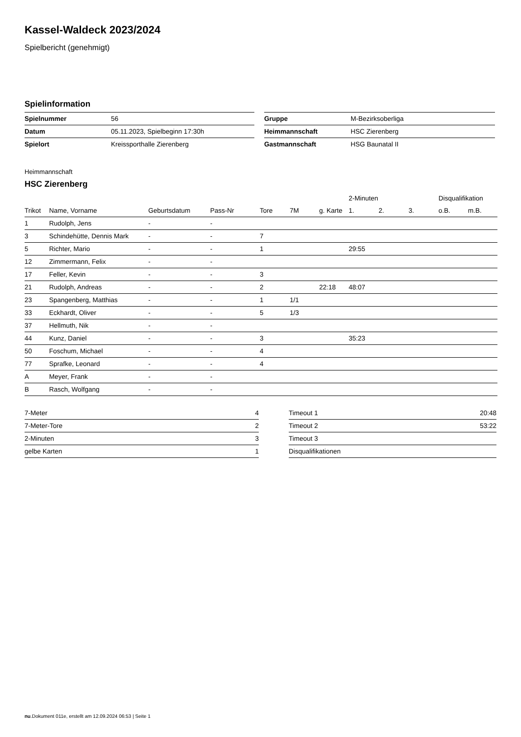Kassel-Waldeck 2023/2024
Spielbericht (genehmigt)
Spielinformation
| Spielnummer | 56 |
| Datum | 05.11.2023, Spielbeginn 17:30h |
| Spielort | Kreissporthalle Zierenberg |
| Gruppe | M-Bezirksoberliga |
| Heimmannschaft | HSC Zierenberg |
| Gastmannschaft | HSG Baunatal II |
Heimmannschaft
HSC Zierenberg
| | | | | | | | 2-Minuten | | | Disqualifikation | |
| --- | --- | --- | --- | --- | --- | --- | --- | --- | --- | --- | --- |
| Trikot | Name, Vorname | Geburtsdatum | Pass-Nr | Tore | 7M | g. Karte | 1. | 2. | 3. | o.B. | m.B. |
| 1 | Rudolph, Jens | - | - | | | | | | | | |
| 3 | Schindehütte, Dennis Mark | - | - | 7 | | | | | | | |
| 5 | Richter, Mario | - | - | 1 | | | 29:55 | | | | |
| 12 | Zimmermann, Felix | - | - | | | | | | | | |
| 17 | Feller, Kevin | - | - | 3 | | | | | | | |
| 21 | Rudolph, Andreas | - | - | 2 | | 22:18 | 48:07 | | | | |
| 23 | Spangenberg, Matthias | - | - | 1 | 1/1 | | | | | | |
| 33 | Eckhardt, Oliver | - | - | 5 | 1/3 | | | | | | |
| 37 | Hellmuth, Nik | - | - | | | | | | | | |
| 44 | Kunz, Daniel | - | - | 3 | | | 35:23 | | | | |
| 50 | Foschum, Michael | - | - | 4 | | | | | | | |
| 77 | Sprafke, Leonard | - | - | 4 | | | | | | | |
| A | Meyer, Frank | - | - | | | | | | | | |
| B | Rasch, Wolfgang | - | - | | | | | | | | |
| 7-Meter | 4 |
| 7-Meter-Tore | 2 |
| 2-Minuten | 3 |
| gelbe Karten | 1 |
| Timeout 1 | 20:48 |
| Timeout 2 | 53:22 |
| Timeout 3 | |
| Disqualifikationen | |
nu.Dokument 011e, erstellt am 12.09.2024 06:53 | Seite 1